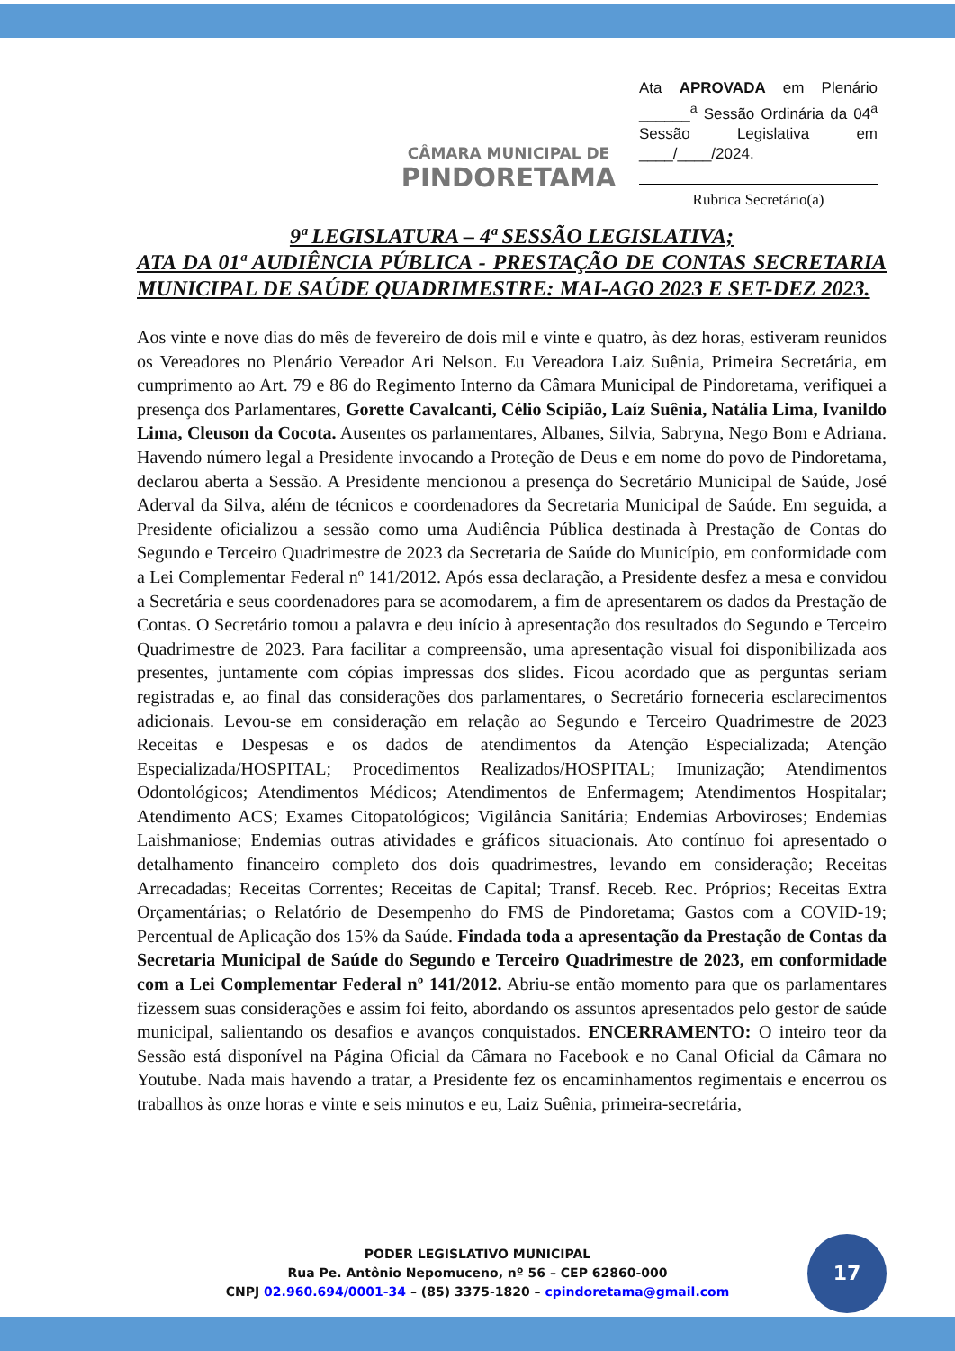CÂMARA MUNICIPAL DE
PINDORETAMA
Ata APROVADA em Plenário ______<sup>a</sup> Sessão Ordinária da 04<sup>a</sup> Sessão Legislativa em ____/____/2024.
Rubrica Secretário(a)
9ª LEGISLATURA – 4ª SESSÃO LEGISLATIVA;
ATA DA 01ª AUDIÊNCIA PÚBLICA - PRESTAÇÃO DE CONTAS SECRETARIA MUNICIPAL DE SAÚDE QUADRIMESTRE: MAI-AGO 2023 E SET-DEZ 2023.
Aos vinte e nove dias do mês de fevereiro de dois mil e vinte e quatro, às dez horas, estiveram reunidos os Vereadores no Plenário Vereador Ari Nelson. Eu Vereadora Laiz Suênia, Primeira Secretária, em cumprimento ao Art. 79 e 86 do Regimento Interno da Câmara Municipal de Pindoretama, verifiquei a presença dos Parlamentares, Gorette Cavalcanti, Célio Scipião, Laíz Suênia, Natália Lima, Ivanildo Lima, Cleuson da Cocota. Ausentes os parlamentares, Albanes, Silvia, Sabryna, Nego Bom e Adriana. Havendo número legal a Presidente invocando a Proteção de Deus e em nome do povo de Pindoretama, declarou aberta a Sessão. A Presidente mencionou a presença do Secretário Municipal de Saúde, José Aderval da Silva, além de técnicos e coordenadores da Secretaria Municipal de Saúde. Em seguida, a Presidente oficializou a sessão como uma Audiência Pública destinada à Prestação de Contas do Segundo e Terceiro Quadrimestre de 2023 da Secretaria de Saúde do Município, em conformidade com a Lei Complementar Federal nº 141/2012. Após essa declaração, a Presidente desfez a mesa e convidou a Secretária e seus coordenadores para se acomodarem, a fim de apresentarem os dados da Prestação de Contas. O Secretário tomou a palavra e deu início à apresentação dos resultados do Segundo e Terceiro Quadrimestre de 2023. Para facilitar a compreensão, uma apresentação visual foi disponibilizada aos presentes, juntamente com cópias impressas dos slides. Ficou acordado que as perguntas seriam registradas e, ao final das considerações dos parlamentares, o Secretário forneceria esclarecimentos adicionais. Levou-se em consideração em relação ao Segundo e Terceiro Quadrimestre de 2023 Receitas e Despesas e os dados de atendimentos da Atenção Especializada; Atenção Especializada/HOSPITAL; Procedimentos Realizados/HOSPITAL; Imunização; Atendimentos Odontológicos; Atendimentos Médicos; Atendimentos de Enfermagem; Atendimentos Hospitalar; Atendimento ACS; Exames Citopatológicos; Vigilância Sanitária; Endemias Arboviroses; Endemias Laishmaniose; Endemias outras atividades e gráficos situacionais. Ato contínuo foi apresentado o detalhamento financeiro completo dos dois quadrimestres, levando em consideração; Receitas Arrecadadas; Receitas Correntes; Receitas de Capital; Transf. Receb. Rec. Próprios; Receitas Extra Orçamentárias; o Relatório de Desempenho do FMS de Pindoretama; Gastos com a COVID-19; Percentual de Aplicação dos 15% da Saúde. Findada toda a apresentação da Prestação de Contas da Secretaria Municipal de Saúde do Segundo e Terceiro Quadrimestre de 2023, em conformidade com a Lei Complementar Federal nº 141/2012. Abriu-se então momento para que os parlamentares fizessem suas considerações e assim foi feito, abordando os assuntos apresentados pelo gestor de saúde municipal, salientando os desafios e avanços conquistados. ENCERRAMENTO: O inteiro teor da Sessão está disponível na Página Oficial da Câmara no Facebook e no Canal Oficial da Câmara no Youtube. Nada mais havendo a tratar, a Presidente fez os encaminhamentos regimentais e encerrou os trabalhos às onze horas e vinte e seis minutos e eu, Laiz Suênia, primeira-secretária,
PODER LEGISLATIVO MUNICIPAL
Rua Pe. Antônio Nepomuceno, nº 56 – CEP 62860-000
CNPJ 02.960.694/0001-34 – (85) 3375-1820 – cpindoretama@gmail.com
17